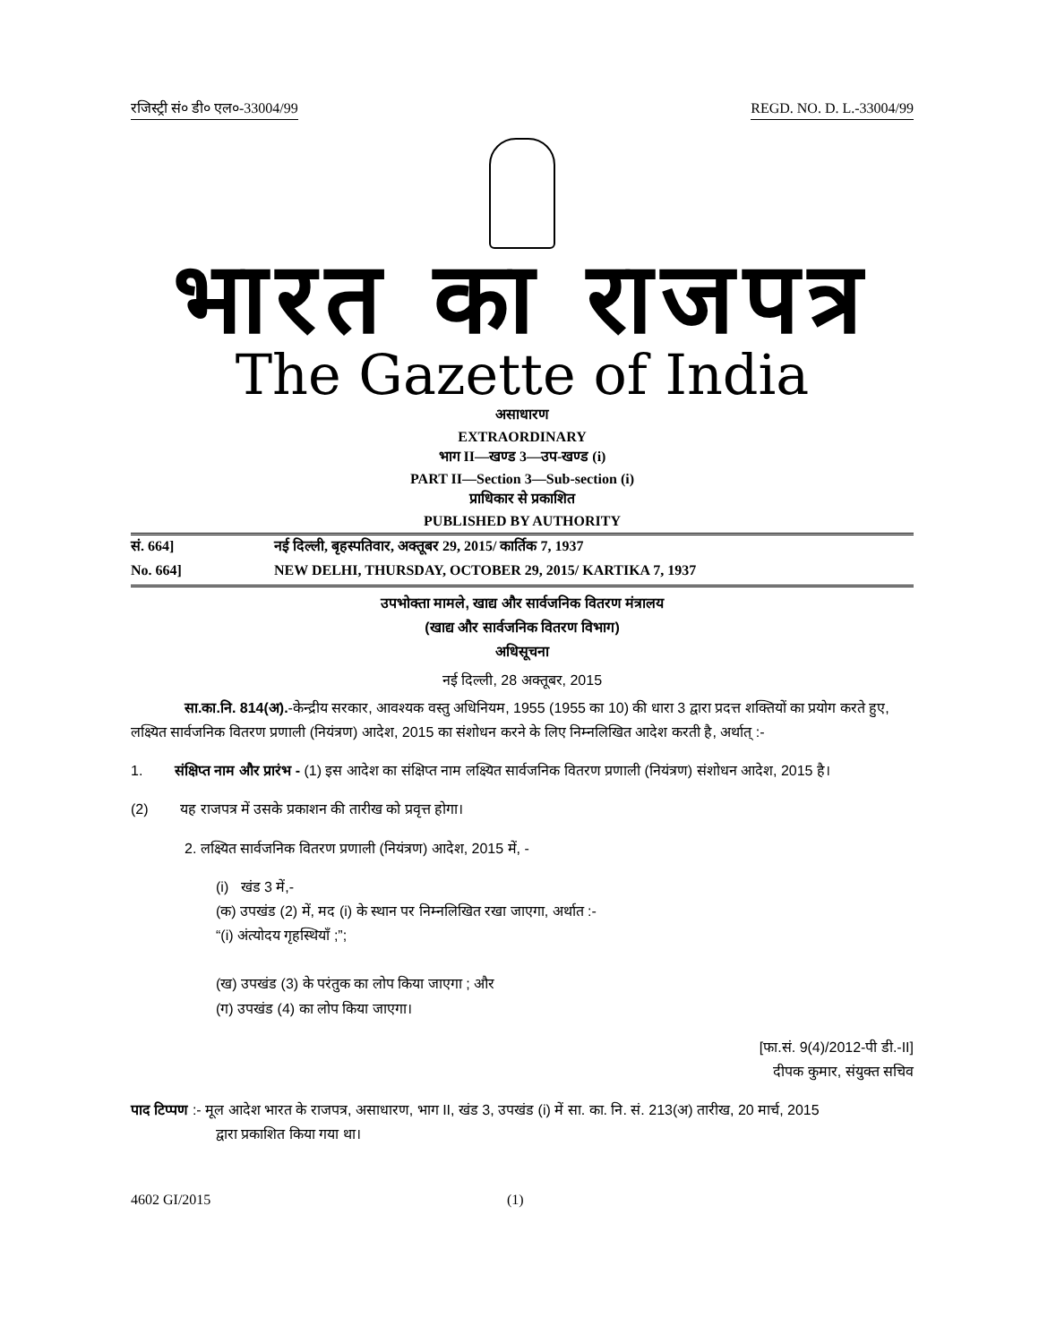रजिस्ट्री सं० डी० एल०-33004/99 REGD. NO. D. L.-33004/99
भारत का राजपत्र
The Gazette of India
असाधारण
EXTRAORDINARY
भाग II—खण्ड 3—उप-खण्ड (i)
PART II—Section 3—Sub-section (i)
प्राधिकार से प्रकाशित
PUBLISHED BY AUTHORITY
सं. 664] नई दिल्ली, बृहस्पतिवार, अक्तूबर 29, 2015/ कार्तिक 7, 1937
No. 664] NEW DELHI, THURSDAY, OCTOBER 29, 2015/ KARTIKA 7, 1937
उपभोक्ता मामले, खाद्य और सार्वजनिक वितरण मंत्रालय
(खाद्य और सार्वजनिक वितरण विभाग)
अधिसूचना
नई दिल्ली, 28 अक्तूबर, 2015
सा.का.नि. 814(अ).-केन्द्रीय सरकार, आवश्यक वस्तु अधिनियम, 1955 (1955 का 10) की धारा 3 द्वारा प्रदत्त शक्तियों का प्रयोग करते हुए, लक्ष्यित सार्वजनिक वितरण प्रणाली (नियंत्रण) आदेश, 2015 का संशोधन करने के लिए निम्नलिखित आदेश करती है, अर्थात् :-
1. संक्षिप्त नाम और प्रारंभ - (1) इस आदेश का संक्षिप्त नाम लक्ष्यित सार्वजनिक वितरण प्रणाली (नियंत्रण) संशोधन आदेश, 2015 है।
(2) यह राजपत्र में उसके प्रकाशन की तारीख को प्रवृत्त होगा।
2. लक्ष्यित सार्वजनिक वितरण प्रणाली (नियंत्रण) आदेश, 2015 में, -
(i) खंड 3 में,-
(क) उपखंड (2) में, मद (i) के स्थान पर निम्नलिखित रखा जाएगा, अर्थात :-
“(i) अंत्योदय गृहस्थियाँ ;”;
(ख) उपखंड (3) के परंतुक का लोप किया जाएगा ; और
(ग) उपखंड (4) का लोप किया जाएगा।
[फा.सं. 9(4)/2012-पी डी.-II]
दीपक कुमार, संयुक्त सचिव
पाद टिप्पण :- मूल आदेश भारत के राजपत्र, असाधारण, भाग II, खंड 3, उपखंड (i) में सा. का. नि. सं. 213(अ) तारीख, 20 मार्च, 2015
द्वारा प्रकाशित किया गया था।
4602 GI/2015 (1)